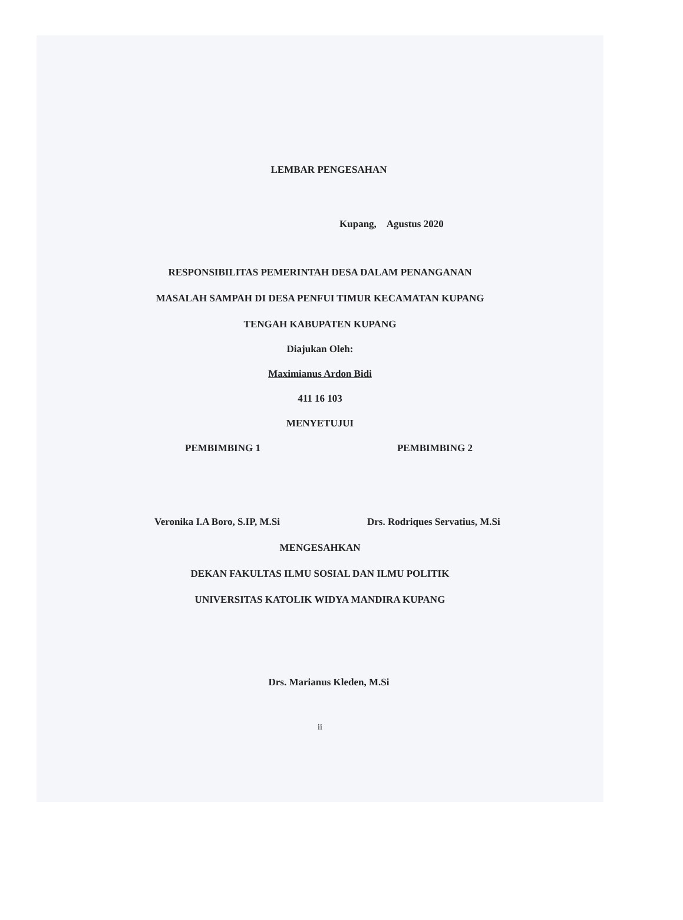LEMBAR PENGESAHAN
Kupang, Agustus 2020
RESPONSIBILITAS PEMERINTAH DESA DALAM PENANGANAN
MASALAH SAMPAH DI DESA PENFUI TIMUR KECAMATAN KUPANG
TENGAH KABUPATEN KUPANG
Diajukan Oleh:
Maximianus Ardon Bidi
411 16 103
MENYETUJUI
PEMBIMBING 1 PEMBIMBING 2
Veronika I.A Boro, S.IP, M.Si Drs. Rodriques Servatius, M.Si
MENGESAHKAN
DEKAN FAKULTAS ILMU SOSIAL DAN ILMU POLITIK
UNIVERSITAS KATOLIK WIDYA MANDIRA KUPANG
Drs. Marianus Kleden, M.Si
ii